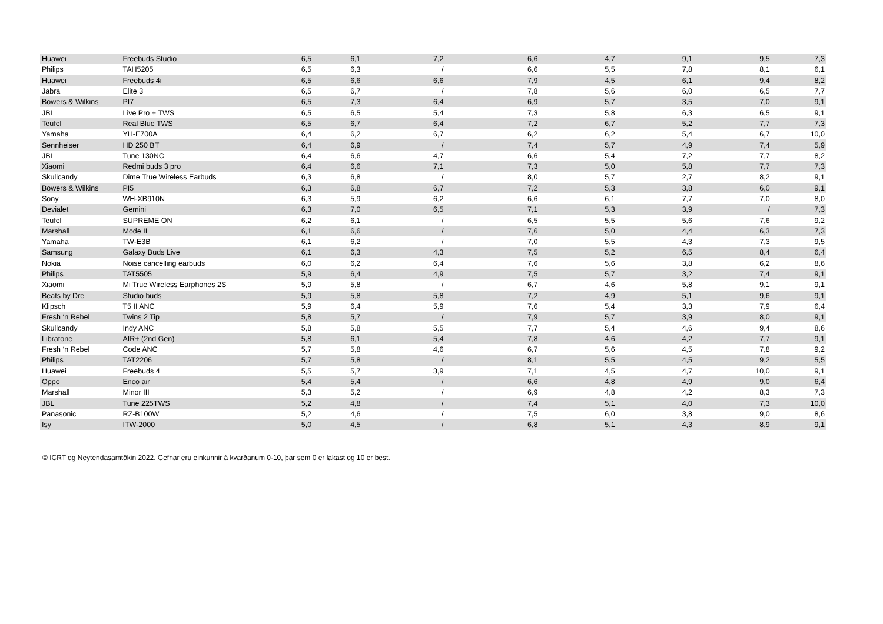| Huawei | Freebuds Studio | 6,5 | 6,1 | 7,2 | 6,6 | 4,7 | 9,1 | 9,5 | 7,3 |
| Philips | TAH5205 | 6,5 | 6,3 | / | 6,6 | 5,5 | 7,8 | 8,1 | 6,1 |
| Huawei | Freebuds 4i | 6,5 | 6,6 | 6,6 | 7,9 | 4,5 | 6,1 | 9,4 | 8,2 |
| Jabra | Elite 3 | 6,5 | 6,7 | / | 7,8 | 5,6 | 6,0 | 6,5 | 7,7 |
| Bowers & Wilkins | PI7 | 6,5 | 7,3 | 6,4 | 6,9 | 5,7 | 3,5 | 7,0 | 9,1 |
| JBL | Live Pro + TWS | 6,5 | 6,5 | 5,4 | 7,3 | 5,8 | 6,3 | 6,5 | 9,1 |
| Teufel | Real Blue TWS | 6,5 | 6,7 | 6,4 | 7,2 | 6,7 | 5,2 | 7,7 | 7,3 |
| Yamaha | YH-E700A | 6,4 | 6,2 | 6,7 | 6,2 | 6,2 | 5,4 | 6,7 | 10,0 |
| Sennheiser | HD 250 BT | 6,4 | 6,9 | / | 7,4 | 5,7 | 4,9 | 7,4 | 5,9 |
| JBL | Tune 130NC | 6,4 | 6,6 | 4,7 | 6,6 | 5,4 | 7,2 | 7,7 | 8,2 |
| Xiaomi | Redmi buds 3 pro | 6,4 | 6,6 | 7,1 | 7,3 | 5,0 | 5,8 | 7,7 | 7,3 |
| Skullcandy | Dime True Wireless Earbuds | 6,3 | 6,8 | / | 8,0 | 5,7 | 2,7 | 8,2 | 9,1 |
| Bowers & Wilkins | PI5 | 6,3 | 6,8 | 6,7 | 7,2 | 5,3 | 3,8 | 6,0 | 9,1 |
| Sony | WH-XB910N | 6,3 | 5,9 | 6,2 | 6,6 | 6,1 | 7,7 | 7,0 | 8,0 |
| Devialet | Gemini | 6,3 | 7,0 | 6,5 | 7,1 | 5,3 | 3,9 | / | 7,3 |
| Teufel | SUPREME ON | 6,2 | 6,1 | / | 6,5 | 5,5 | 5,6 | 7,6 | 9,2 |
| Marshall | Mode II | 6,1 | 6,6 | / | 7,6 | 5,0 | 4,4 | 6,3 | 7,3 |
| Yamaha | TW-E3B | 6,1 | 6,2 | / | 7,0 | 5,5 | 4,3 | 7,3 | 9,5 |
| Samsung | Galaxy Buds Live | 6,1 | 6,3 | 4,3 | 7,5 | 5,2 | 6,5 | 8,4 | 6,4 |
| Nokia | Noise cancelling earbuds | 6,0 | 6,2 | 6,4 | 7,6 | 5,6 | 3,8 | 6,2 | 8,6 |
| Philips | TAT5505 | 5,9 | 6,4 | 4,9 | 7,5 | 5,7 | 3,2 | 7,4 | 9,1 |
| Xiaomi | Mi True Wireless Earphones 2S | 5,9 | 5,8 | / | 6,7 | 4,6 | 5,8 | 9,1 | 9,1 |
| Beats by Dre | Studio buds | 5,9 | 5,8 | 5,8 | 7,2 | 4,9 | 5,1 | 9,6 | 9,1 |
| Klipsch | T5 II ANC | 5,9 | 6,4 | 5,9 | 7,6 | 5,4 | 3,3 | 7,9 | 6,4 |
| Fresh ‘n Rebel | Twins 2 Tip | 5,8 | 5,7 | / | 7,9 | 5,7 | 3,9 | 8,0 | 9,1 |
| Skullcandy | Indy ANC | 5,8 | 5,8 | 5,5 | 7,7 | 5,4 | 4,6 | 9,4 | 8,6 |
| Libratone | AIR+ (2nd Gen) | 5,8 | 6,1 | 5,4 | 7,8 | 4,6 | 4,2 | 7,7 | 9,1 |
| Fresh ‘n Rebel | Code ANC | 5,7 | 5,8 | 4,6 | 6,7 | 5,6 | 4,5 | 7,8 | 9,2 |
| Philips | TAT2206 | 5,7 | 5,8 | / | 8,1 | 5,5 | 4,5 | 9,2 | 5,5 |
| Huawei | Freebuds 4 | 5,5 | 5,7 | 3,9 | 7,1 | 4,5 | 4,7 | 10,0 | 9,1 |
| Oppo | Enco air | 5,4 | 5,4 | / | 6,6 | 4,8 | 4,9 | 9,0 | 6,4 |
| Marshall | Minor III | 5,3 | 5,2 | / | 6,9 | 4,8 | 4,2 | 8,3 | 7,3 |
| JBL | Tune 225TWS | 5,2 | 4,8 | / | 7,4 | 5,1 | 4,0 | 7,3 | 10,0 |
| Panasonic | RZ-B100W | 5,2 | 4,6 | / | 7,5 | 6,0 | 3,8 | 9,0 | 8,6 |
| Isy | ITW-2000 | 5,0 | 4,5 | / | 6,8 | 5,1 | 4,3 | 8,9 | 9,1 |
© ICRT og Neytendasamtökin 2022. Gefnar eru einkunnir á kvarðanum 0-10, þar sem 0 er lakast og 10 er best.